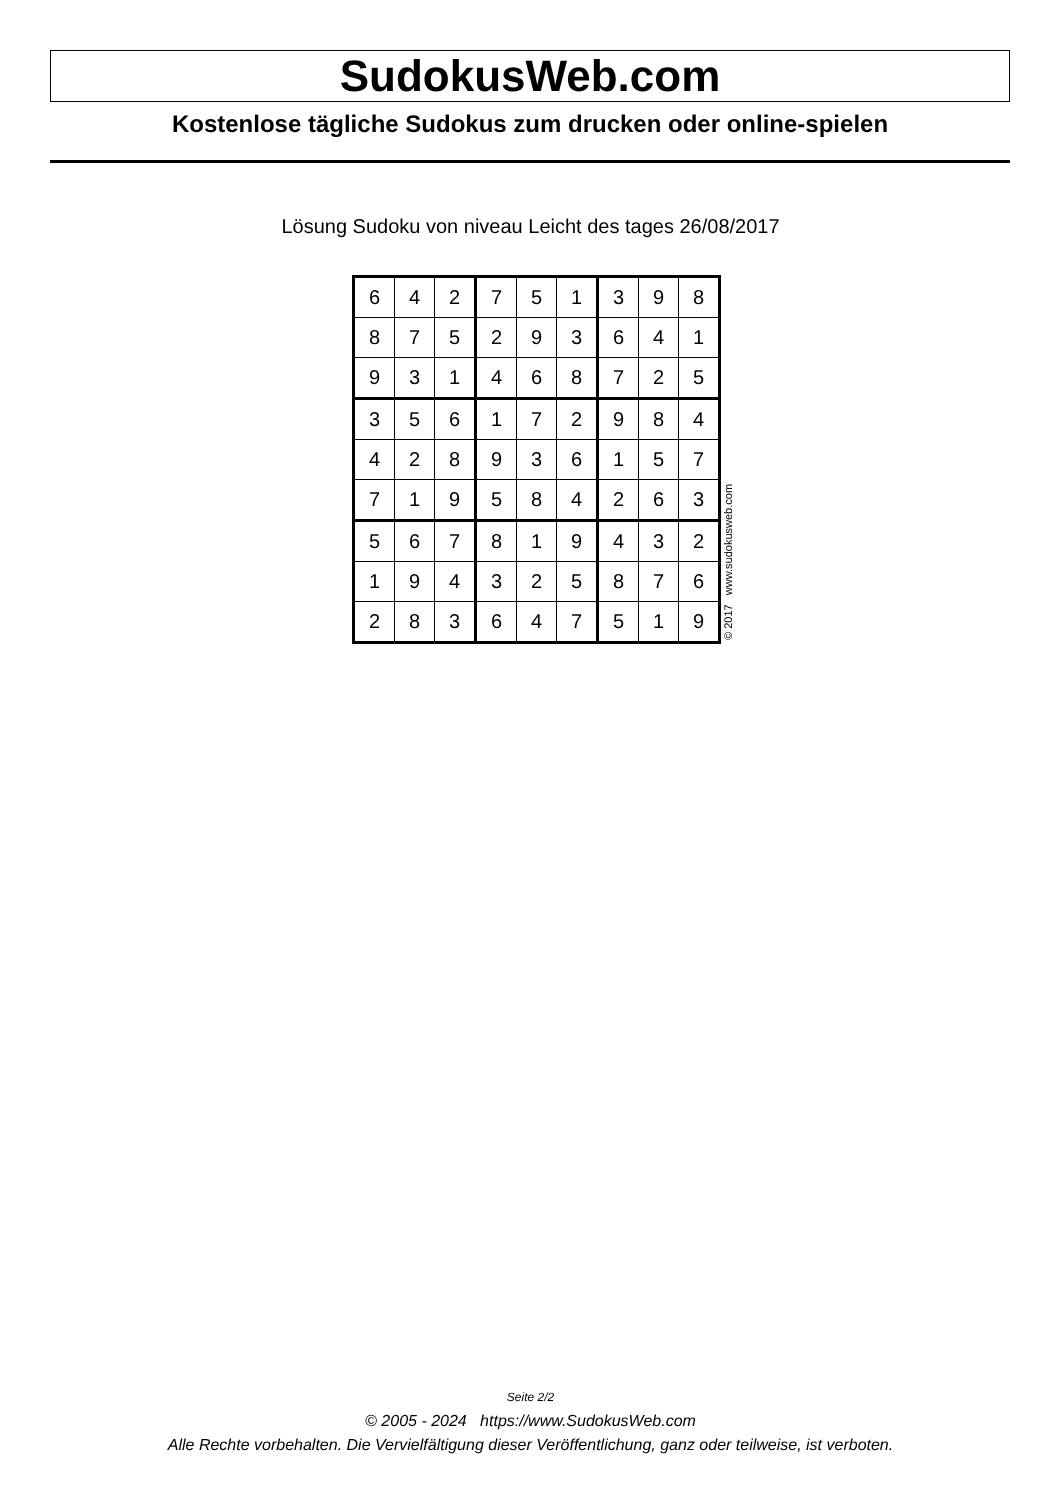SudokusWeb.com
Kostenlose tägliche Sudokus zum drucken oder online-spielen
Lösung Sudoku von niveau Leicht des tages 26/08/2017
| 6 | 4 | 2 | 7 | 5 | 1 | 3 | 9 | 8 |
| 8 | 7 | 5 | 2 | 9 | 3 | 6 | 4 | 1 |
| 9 | 3 | 1 | 4 | 6 | 8 | 7 | 2 | 5 |
| 3 | 5 | 6 | 1 | 7 | 2 | 9 | 8 | 4 |
| 4 | 2 | 8 | 9 | 3 | 6 | 1 | 5 | 7 |
| 7 | 1 | 9 | 5 | 8 | 4 | 2 | 6 | 3 |
| 5 | 6 | 7 | 8 | 1 | 9 | 4 | 3 | 2 |
| 1 | 9 | 4 | 3 | 2 | 5 | 8 | 7 | 6 |
| 2 | 8 | 3 | 6 | 4 | 7 | 5 | 1 | 9 |
© 2017 www.sudokusweb.com
Seite 2/2
© 2005 - 2024 https://www.SudokusWeb.com
Alle Rechte vorbehalten. Die Vervielfältigung dieser Veröffentlichung, ganz oder teilweise, ist verboten.